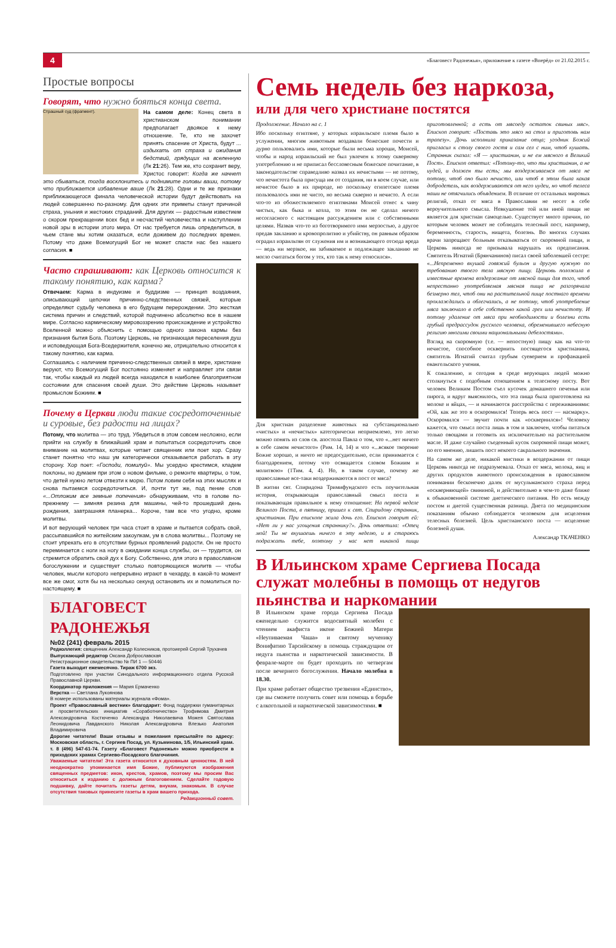4
«Благовест Радонежья», приложение к газете «Вперёд» от 21.02.2015 г.
Простые вопросы
Говорят, что нужно бояться конца света.
Страшный суд (фрагмент).
На самом деле: Конец света в христианском понимании предполагает двоякое к нему отношение. Те, кто не захочет принять спасение от Христа, будут ... издыхать от страха и ожидания бедствий, грядущих на вселенную (Лк 21:26). Тем же, кто сохранит веру, Христос говорит: Когда же начнет это сбываться, тогда восклонитесь и поднимите головы ваши, потому что приближается избавление ваше (Лк 21:28). Одни и те же признаки приближающегося финала человеческой истории будут действовать на людей совершенно по-разному. Для одних эти приметы станут причиной страха, уныния и жестоких страданий. Для других — радостным известием о скором прекращении всех бед и несчастий человечества и наступлении новой эры в истории этого мира. От нас требуется лишь определиться, в чьем стане мы хотим оказаться, если доживем до последних времен. Потому что даже Всемогущий Бог не может спасти нас без нашего согласия. ■
Часто спрашивают: как Церковь относится к такому понятию, как карма?
Отвечаем: Карма в индуизме и буддизме — принцип воздаяния, описывающий цепочки причинно-следственных связей, которые определяют судьбу человека в его будущем перерождении. Это жесткая система причин и следствий, которой подчинено абсолютно все в нашем мире. Согласно кармическому мировоззрению происхождение и устройство Вселенной можно объяснить с помощью одного закона кармы без признания бытия Бога. Поэтому Церковь, не признающая переселения душ и исповедующая Бога-Вседержителя, конечно же, отрицательно относится к такому понятию, как карма.
Соглашаясь с наличием причинно-следственных связей в мире, христиане веруют, что Всемогущий Бог постоянно изменяет и направляет эти связи так, чтобы каждый из людей всегда находился в наиболее благоприятном состоянии для спасения своей души. Это действие Церковь называет промыслом Божиим. ■
Почему в Церкви люди такие сосредоточенные и суровые, без радости на лицах?
Потому, что молитва — это труд. Убедиться в этом совсем несложно, если прийти на службу в ближайший храм и попытаться сосредоточить свое внимание на молитвах, которые читает священник или поет хор. Сразу станет понятно что наш ум категорически отказывается работать в эту сторону. Хор поет: «Господи, помилуй». Мы усердно крестимся, кладем поклоны, но думаем при этом о новом фильме, о ремонте квартиры, о том, что детей нужно летом отвезти к морю. Потом ловим себя на этих мыслях и снова пытаемся сосредоточиться. И, почти тут же, под пение слов «...Отложим все земные попечения» обнаруживаем, что в голове по-прежнему — зимняя резина для машины, чей-то прошедший день рождения, завтрашняя планерка... Короче, там все что угодно, кроме молитвы.
И вот верующий человек три часа стоит в храме и пытается собрать свой, рассыпавшийся по житейским закоулкам, ум в слова молитвы... Поэтому не стоит упрекать его в отсутствии бурных проявлений радости. Он не просто переминается с ноги на ногу в ожидании конца службы, он — трудится, он стремится обратить свой дух к Богу. Собственно, для этого в православном богослужении и существует столько повторяющихся молитв — чтобы человек, мысли которого непрерывно играют в чехарду, в какой-то момент все же смог, хотя бы на несколько секунд остановить их и помолиться по-настоящему. ■
БЛАГОВЕСТ РАДОНЕЖЬЯ
№02 (241) февраль 2015
Редколлегия: священник Александр Колесников, протоиерей Сергий Трухачев
Выпускающий редактор Оксана Доброславская
Регистрационное свидетельство № ПИ 1 — 50446
Газета выходит ежемесячно. Тираж 6700 экз.
Подготовлено при участии Синодального информационного отдела Русской Православной Церкви.
Координатор приложения — Мария Ермаченко
Верстка — Светлана Лукоянова
В номере использованы материалы журнала «Фома».
Проект «Православный вестник» благодарит: Фонд поддержки гуманитарных и просветительских инициатив «Соработничество» Трофимова Дмитрия Александровича Костюченко Александра Николаевича Можея Святослава Леонидовича Лавданского Николая Александровича Влезько Анатолия Владимировича
Дорогие читатели! Ваши отзывы и пожелания присылайте по адресу: Московская область, г. Сергиев Посад, ул. Кузьминова, 1/5, Ильинский храм. т. 8 (496) 547-61-74. Газету «Благовест Радонежья» можно приобрести в приходских храмах Сергиево-Посадского благочиния.
Уважаемые читатели! Эта газета относится к духовным ценностям. В ней неоднократно упоминается имя Божие, публикуются изображения священных предметов: икон, крестов, храмов, поэтому мы просим Вас относиться к изданию с должным благоговением. Сделайте годовую подшивку, дайте почитать газеты детям, внукам, знакомым. В случае отсутствия таковых принесите газеты в храм вашего прихода.
Редакционный совет.
Семь недель без наркоза,
или для чего христиане постятся
Продолжение. Начало на с. 1
Ибо поскольку египтяне, у которых израильское племя было в услужении, многим животным воздавали божеские почести и дурно пользовались ими, которые были весьма хороши, Моисей, чтобы и народ израильский не был увлечен к этому скверному употреблению и не приписал бессловесным божеское почитание, в законодательстве справедливо назвал их нечистыми — не потому, что нечистота была присуща им от создания, ни в коем случае, или нечистое было в их природе, но поскольку египетское племя пользовалось ими не чисто, но весьма скверно и нечисто. А если что-то из обожествляемого египтянами Моисей отнес к чину чистых, как быка и козла, то этим он не сделал ничего несогласного с настоящим рассуждением или с собственными целями. Назвав что-то из боготворимого ими мерзостью, а другое предав закланию и кровопролитию и убийству, он равным образом оградил израильтян от служения им и возникающего отсюда вреда — ведь ни мерзкое, ни забиваемое и подлежащее закланию не могло считаться богом у тех, кто так к нему относился».
Для христиан разделение животных на субстанционально «чистых» и «нечистых» категорически неприемлемо, это легко можно понять из слов св. апостола Павла о том, что «...нет ничего в себе самом нечистого» (Рим. 14, 14) и что «...всякое творение Божие хорошо, и ничто не предосудительно, если принимается с благодарением, потому что освящается словом Божиим и молитвою» (1Тим. 4, 4). Но, в таком случае, почему же православные все-таки воздерживаются в пост от мяса?
В житии свт. Спиридона Тримифундского есть поучительная история, открывающая православный смысл поста и показывающая правильное к нему отношение: На первой неделе Великого Поста, в пятницу, пришел к свт. Спиридону странник, христианин. При епископе жила дочь его. Епископ говорит ей: «Нет ли у нас угощения страннику?». Дочь ответила: «Отец мой! Ты не вкушаешь ничего в эту неделю, и я стараюсь подражать тебе, поэтому у нас нет никакой пищи приготовленной; а есть от мясоеду остаток свиных мяс». Епископ говорит: «Поставь это мясо на стол и приготовь нам трапезу». Дочь исполнила приказание отца; угодник Божий пригласил к столу своего гостя и сам сел с ним, чтоб кушать. Странник сказал: «Я — христианин, и не ем мясного в Великий Пост». Епископ ответил: «Потому-то, что ты христианин, а не иудей, и должен ты есть; мы воздерживаемся от мяса не потому, чтоб оно было нечисто, или чтоб в этом была какая добродетель, как воздерживаются от него иудеи, но чтоб телеса наши не отягчились объядением. В отличие от остальных мировых религий, отказ от мяса в Православии не несет в себе вероучительного смысла. Невкушение той или иной пищи не является для христиан самоцелью. Существует много причин, по которым человек может не соблюдать телесный пост, например, беременность, старость, нищета, болезнь. Во многих случаях врачи запрещают больным отказываться от скоромной пищи, и Церковь никогда не призывала нарушать их предписания. Святитель Игнатий (Брянчанинов) писал своей заболевшей сестре: «...Непременно вкушай говяжий бульон и другую нужную по требованию твоего тела мясную пищу. Церковь положила в известные времена воздержание от мясной пищи для того, чтоб непрестанно употребляемая мясная пища не разгорячала безмерно тел, чтоб они на растительной пище постнаго времени прохлаждались и облегчались, а не потому, чтоб употребление мяса заключало в себе собственно какой грех или нечистоту. И потому удаление от мяса при необходимости и болезни есть грубый предрассудок русского человека, обременившего небесную религию многими своими национальными дебелостями».
Взгляд на скоромную (т.е. — непостную) пищу как на что-то нечистое, способное осквернить постящегося христианина, святитель Игнатий считал грубым суеверием и профанацией евангельского учения.
К сожалению, и сегодня в среде верующих людей можно столкнуться с подобным отношением к телесному посту. Вот человек Великим Постом съел кусочек домашнего печенья или пирога, и вдруг выяснилось, что эта пища была приготовлена на молоке и яйцах, — и начинаются расстройства с переживаниями: «Ой, как же это я оскоромился! Теперь весь пост — насмарку». Оскоромился — звучит почти как «осквернился»! Человеку кажется, что смысл поста лишь в том и заключен, чтобы питаться только овощами и готовить их исключительно на растительном масле. И даже случайно съеденный кусок скоромной пищи может, по его мнению, лишить пост некоего сакрального значения.
На самом же деле, никакой мистики в воздержании от пищи Церковь никогда не подразумевала. Отказ от мяса, молока, яиц и других продуктов животного происхождения в православном понимании бесконечно далек от мусульманского страха перед «оскверняющей» свининой, и действительно в чем-то даже ближе к обыкновенной системе диетического питания. Но есть между постом и диетой существенная разница. Диета по медицинским показаниям обычно соблюдается человеком для исцеления телесных болезней. Цель христианского поста — исцеление болезней души.
Александр ТКАЧЕНКО
В Ильинском храме Сергиева Посада служат молебны в помощь от недугов пьянства и наркомании
В Ильинском храме города Сергиева Посада еженедельно служится водосвятный молебен с чтением акафиста иконе Божией Матери «Неупиваемая Чаша» и святому мученику Вонифатию Тарсийскому в помощь страждущим от недуга пьянства и наркотической зависимости. В феврале-марте он будет проходить по четвергам после вечернего богослужения. Начало молебна в 18.30.
При храме работает общество трезвения «Единство», где вы сможете получить совет или помощь в борьбе с алкогольной и наркотической зависимостями. ■